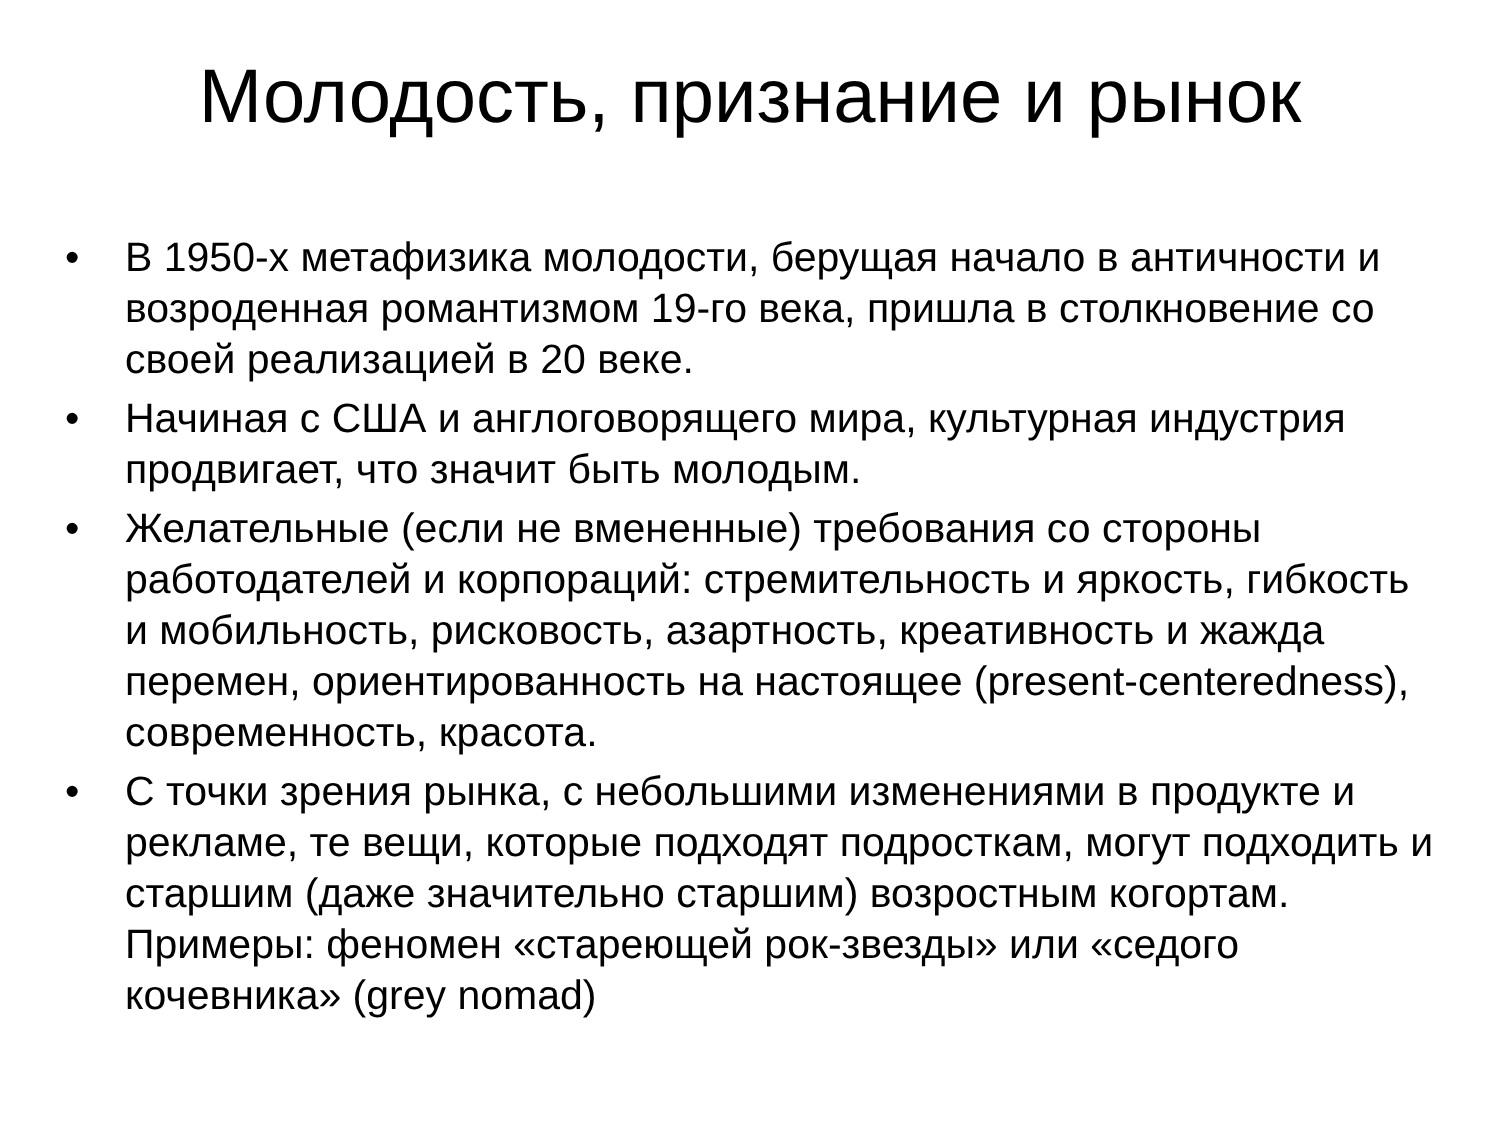Молодость, признание и рынок
• В 1950-х метафизика молодости, берущая начало в античности и возроденная романтизмом 19-го века, пришла в столкновение со своей реализацией в 20 веке.
• Начиная с США и англоговорящего мира, культурная индустрия продвигает, что значит быть молодым.
• Желательные (если не вмененные) требования со стороны работодателей и корпораций: стремительность и яркость, гибкость и мобильность, рисковость, азартность, креативность и жажда перемен, ориентированность на настоящее (present-centeredness), современность, красота.
• С точки зрения рынка, с небольшими изменениями в продукте и рекламе, те вещи, которые подходят подросткам, могут подходить и старшим (даже значительно старшим) возростным когортам. Примеры: феномен «стареющей рок-звезды» или «седого кочевника» (grey nomad)